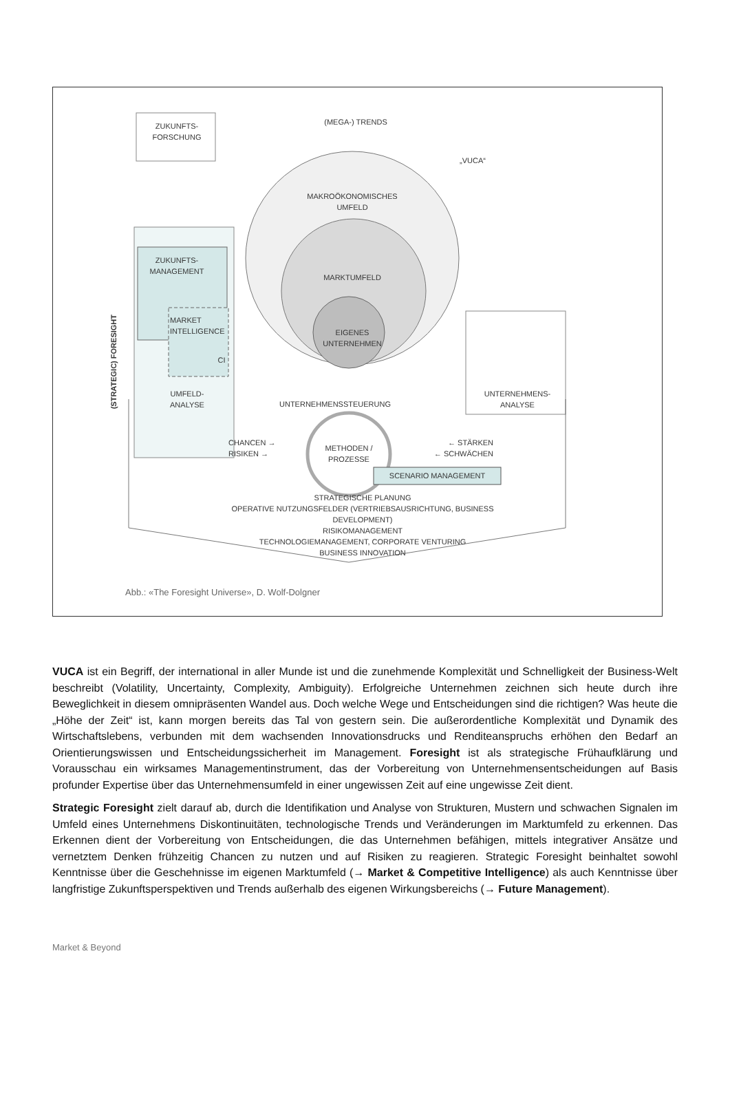ZUKUNFTS-
FORSCHUNG
(MEGA-) TRENDS
„VUCA“
MAKROÖKONOMISCHES
UMFELD
ZUKUNFTS-
MANAGEMENT
(STRATEGIC) FORESIGHT
MARKTUMFELD
MARKET
INTELLIGENCE
EIGENES
UNTERNEHMEN
CI
UMFELD-
ANALYSE
UNTERNEHMENS-
ANALYSE
UNTERNEHMENSSTEUERUNG
CHANCEN →
RISIKEN →
METHODEN /
PROZESSE
← STÄRKEN
← SCHWÄCHEN
SCENARIO MANAGEMENT
STRATEGISCHE PLANUNG
OPERATIVE NUTZUNGSFELDER (VERTRIEBSAUSRICHTUNG, BUSINESS DEVELOPMENT)
RISIKOMANAGEMENT
TECHNOLOGIEMANAGEMENT, CORPORATE VENTURING
BUSINESS INNOVATION
Abb.: «The Foresight Universe», D. Wolf-Dolgner
VUCA ist ein Begriff, der international in aller Munde ist und die zunehmende Komplexität und Schnelligkeit der Business-Welt beschreibt (Volatility, Uncertainty, Complexity, Ambiguity). Erfolgreiche Unternehmen zeichnen sich heute durch ihre Beweglichkeit in diesem omnipräsenten Wandel aus. Doch welche Wege und Entscheidungen sind die richtigen? Was heute die „Höhe der Zeit“ ist, kann morgen bereits das Tal von gestern sein. Die außerordentliche Komplexität und Dynamik des Wirtschaftslebens, verbunden mit dem wachsenden Innovationsdrucks und Renditeanspruchs erhöhen den Bedarf an Orientierungswissen und Entscheidungssicherheit im Management. Foresight ist als strategische Frühaufklärung und Vorausschau ein wirksames Managementinstrument, das der Vorbereitung von Unternehmensentscheidungen auf Basis profunder Expertise über das Unternehmensumfeld in einer ungewissen Zeit auf eine ungewisse Zeit dient.
Strategic Foresight zielt darauf ab, durch die Identifikation und Analyse von Strukturen, Mustern und schwachen Signalen im Umfeld eines Unternehmens Diskontinuitäten, technologische Trends und Veränderungen im Marktumfeld zu erkennen. Das Erkennen dient der Vorbereitung von Entscheidungen, die das Unternehmen befähigen, mittels integrativer Ansätze und vernetztem Denken frühzeitig Chancen zu nutzen und auf Risiken zu reagieren. Strategic Foresight beinhaltet sowohl Kenntnisse über die Geschehnisse im eigenen Marktumfeld (→ Market & Competitive Intelligence) als auch Kenntnisse über langfristige Zukunftsperspektiven und Trends außerhalb des eigenen Wirkungsbereichs (→ Future Management).
Market & Beyond